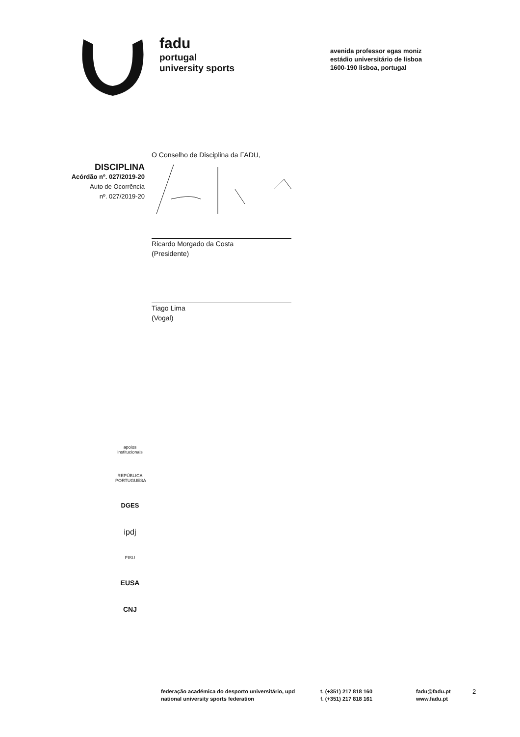fadu
portugal
university sports
avenida professor egas moniz
estádio universitário de lisboa
1600-190 lisboa, portugal
DISCIPLINA
Acórdão nº. 027/2019-20
Auto de Ocorrência
nº. 027/2019-20
O Conselho de Disciplina da FADU,
Ricardo Morgado da Costa
(Presidente)
Tiago Lima
(Vogal)
apoios institucionais
REPÚBLICA PORTUGUESA
DGES
ipdj
FISU
EUSA
CNJ
federação académica do desporto universitário, upd
national university sports federation
t. (+351) 217 818 160
f. (+351) 217 818 161
fadu@fadu.pt
www.fadu.pt
2